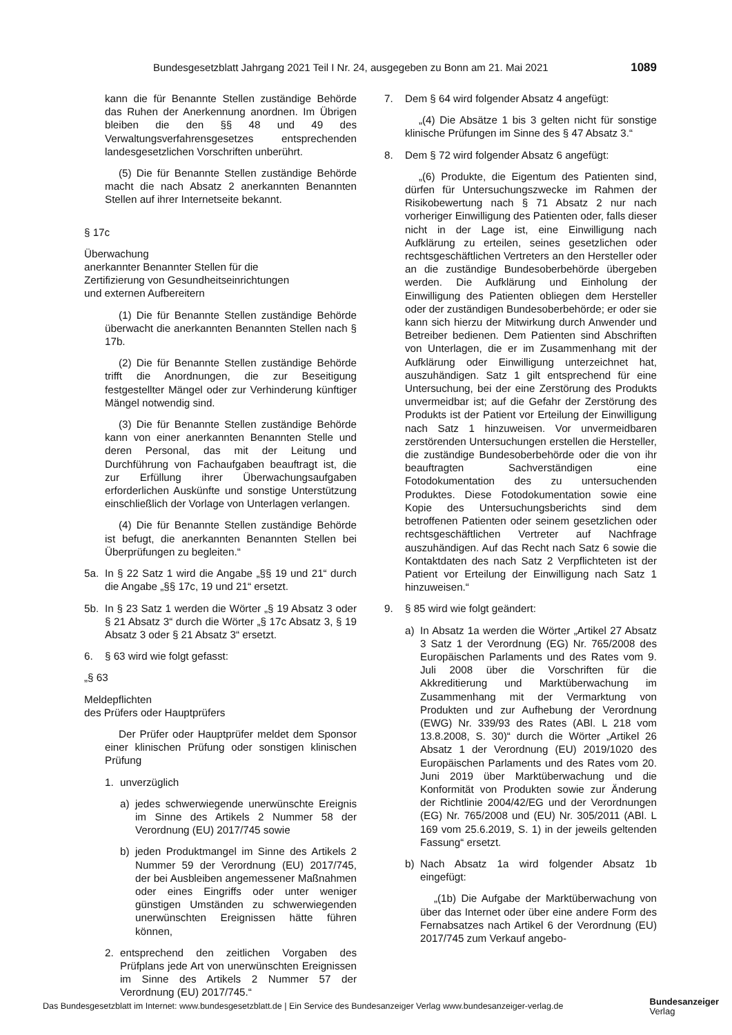Bundesgesetzblatt Jahrgang 2021 Teil I Nr. 24, ausgegeben zu Bonn am 21. Mai 2021 1089
kann die für Benannte Stellen zuständige Behörde das Ruhen der Anerkennung anordnen. Im Übrigen bleiben die den §§ 48 und 49 des Verwaltungsverfahrensgesetzes entsprechenden landesgesetzlichen Vorschriften unberührt.
(5) Die für Benannte Stellen zuständige Behörde macht die nach Absatz 2 anerkannten Benannten Stellen auf ihrer Internetseite bekannt.
§ 17c
Überwachung
anerkannter Benannter Stellen für die
Zertifizierung von Gesundheitseinrichtungen
und externen Aufbereitern
(1) Die für Benannte Stellen zuständige Behörde überwacht die anerkannten Benannten Stellen nach § 17b.
(2) Die für Benannte Stellen zuständige Behörde trifft die Anordnungen, die zur Beseitigung festgestellter Mängel oder zur Verhinderung künftiger Mängel notwendig sind.
(3) Die für Benannte Stellen zuständige Behörde kann von einer anerkannten Benannten Stelle und deren Personal, das mit der Leitung und Durchführung von Fachaufgaben beauftragt ist, die zur Erfüllung ihrer Überwachungsaufgaben erforderlichen Auskünfte und sonstige Unterstützung einschließlich der Vorlage von Unterlagen verlangen.
(4) Die für Benannte Stellen zuständige Behörde ist befugt, die anerkannten Benannten Stellen bei Überprüfungen zu begleiten.“
5a. In § 22 Satz 1 wird die Angabe „§§ 19 und 21“ durch die Angabe „§§ 17c, 19 und 21“ ersetzt.
5b. In § 23 Satz 1 werden die Wörter „§ 19 Absatz 3 oder § 21 Absatz 3“ durch die Wörter „§ 17c Absatz 3, § 19 Absatz 3 oder § 21 Absatz 3“ ersetzt.
6. § 63 wird wie folgt gefasst:
„§ 63
Meldepflichten
des Prüfers oder Hauptprüfers
Der Prüfer oder Hauptprüfer meldet dem Sponsor einer klinischen Prüfung oder sonstigen klinischen Prüfung
1. unverzüglich
a) jedes schwerwiegende unerwünschte Ereignis im Sinne des Artikels 2 Nummer 58 der Verordnung (EU) 2017/745 sowie
b) jeden Produktmangel im Sinne des Artikels 2 Nummer 59 der Verordnung (EU) 2017/745, der bei Ausbleiben angemessener Maßnahmen oder eines Eingriffs oder unter weniger günstigen Umständen zu schwerwiegenden unerwünschten Ereignissen hätte führen können,
2. entsprechend den zeitlichen Vorgaben des Prüfplans jede Art von unerwünschten Ereignissen im Sinne des Artikels 2 Nummer 57 der Verordnung (EU) 2017/745.“
7. Dem § 64 wird folgender Absatz 4 angefügt:
„(4) Die Absätze 1 bis 3 gelten nicht für sonstige klinische Prüfungen im Sinne des § 47 Absatz 3.“
8. Dem § 72 wird folgender Absatz 6 angefügt:
„(6) Produkte, die Eigentum des Patienten sind, dürfen für Untersuchungszwecke im Rahmen der Risikobewertung nach § 71 Absatz 2 nur nach vorheriger Einwilligung des Patienten oder, falls dieser nicht in der Lage ist, eine Einwilligung nach Aufklärung zu erteilen, seines gesetzlichen oder rechtsgeschäftlichen Vertreters an den Hersteller oder an die zuständige Bundesoberbehörde übergeben werden. Die Aufklärung und Einholung der Einwilligung des Patienten obliegen dem Hersteller oder der zuständigen Bundesoberbehörde; er oder sie kann sich hierzu der Mitwirkung durch Anwender und Betreiber bedienen. Dem Patienten sind Abschriften von Unterlagen, die er im Zusammenhang mit der Aufklärung oder Einwilligung unterzeichnet hat, auszuhändigen. Satz 1 gilt entsprechend für eine Untersuchung, bei der eine Zerstörung des Produkts unvermeidbar ist; auf die Gefahr der Zerstörung des Produkts ist der Patient vor Erteilung der Einwilligung nach Satz 1 hinzuweisen. Vor unvermeidbaren zerstörenden Untersuchungen erstellen die Hersteller, die zuständige Bundesoberbehörde oder die von ihr beauftragten Sachverständigen eine Fotodokumentation des zu untersuchenden Produktes. Diese Fotodokumentation sowie eine Kopie des Untersuchungsberichts sind dem betroffenen Patienten oder seinem gesetzlichen oder rechtsgeschäftlichen Vertreter auf Nachfrage auszuhändigen. Auf das Recht nach Satz 6 sowie die Kontaktdaten des nach Satz 2 Verpflichteten ist der Patient vor Erteilung der Einwilligung nach Satz 1 hinzuweisen.“
9. § 85 wird wie folgt geändert:
a) In Absatz 1a werden die Wörter „Artikel 27 Absatz 3 Satz 1 der Verordnung (EG) Nr. 765/2008 des Europäischen Parlaments und des Rates vom 9. Juli 2008 über die Vorschriften für die Akkreditierung und Marktüberwachung im Zusammenhang mit der Vermarktung von Produkten und zur Aufhebung der Verordnung (EWG) Nr. 339/93 des Rates (ABl. L 218 vom 13.8.2008, S. 30)“ durch die Wörter „Artikel 26 Absatz 1 der Verordnung (EU) 2019/1020 des Europäischen Parlaments und des Rates vom 20. Juni 2019 über Marktüberwachung und die Konformität von Produkten sowie zur Änderung der Richtlinie 2004/42/EG und der Verordnungen (EG) Nr. 765/2008 und (EU) Nr. 305/2011 (ABl. L 169 vom 25.6.2019, S. 1) in der jeweils geltenden Fassung“ ersetzt.
b) Nach Absatz 1a wird folgender Absatz 1b eingefügt:
„(1b) Die Aufgabe der Marktüberwachung von über das Internet oder über eine andere Form des Fernabsatzes nach Artikel 6 der Verordnung (EU) 2017/745 zum Verkauf angebo-
Das Bundesgesetzblatt im Internet: www.bundesgesetzblatt.de | Ein Service des Bundesanzeiger Verlag www.bundesanzeiger-verlag.de Bundesanzeiger
Verlag